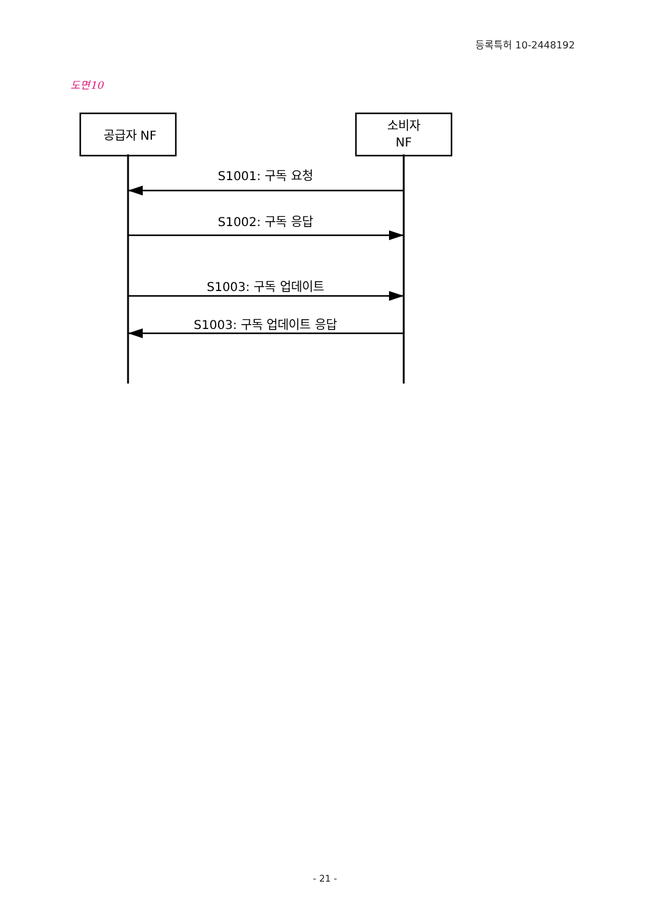등록특허 10-2448192
도면10
공급자 NF
소비자
NF
S1001: 구독 요청
S1002: 구독 응답
S1003: 구독 업데이트
S1003: 구독 업데이트 응답
- 21 -